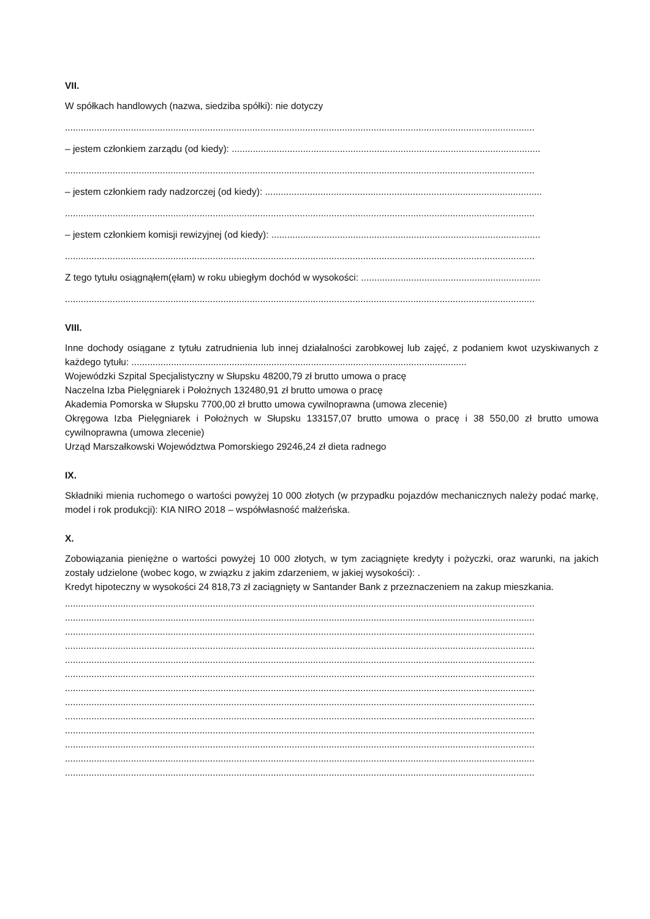VII.
W spółkach handlowych (nazwa, siedziba spółki): nie dotyczy
..................................................................................................................................................................................
– jestem członkiem zarządu (od kiedy): .....................................................................................................................
..................................................................................................................................................................................
– jestem członkiem rady nadzorczej (od kiedy): .........................................................................................................
..................................................................................................................................................................................
– jestem członkiem komisji rewizyjnej (od kiedy): ......................................................................................................
..................................................................................................................................................................................
Z tego tytułu osiągnąłem(ęłam) w roku ubiegłym dochód w wysokości: ....................................................................
..................................................................................................................................................................................
VIII.
Inne dochody osiągane z tytułu zatrudnienia lub innej działalności zarobkowej lub zajęć, z podaniem kwot uzyskiwanych z każdego tytułu: ...............................................................................................................................
Wojewódzki Szpital Specjalistyczny w Słupsku 48200,79 zł brutto umowa o pracę
Naczelna Izba Pielęgniarek i Położnych 132480,91 zł brutto umowa o pracę
Akademia Pomorska w Słupsku 7700,00 zł brutto umowa cywilnoprawna (umowa zlecenie)
Okręgowa Izba Pielęgniarek i Położnych w Słupsku 133157,07 brutto umowa o pracę i 38 550,00 zł brutto umowa cywilnoprawna (umowa zlecenie)
Urząd Marszałkowski Województwa Pomorskiego 29246,24 zł dieta radnego
IX.
Składniki mienia ruchomego o wartości powyżej 10 000 złotych (w przypadku pojazdów mechanicznych należy podać markę, model i rok produkcji): KIA NIRO 2018 – współwłasność małżeńska.
X.
Zobowiązania pieniężne o wartości powyżej 10 000 złotych, w tym zaciągnięte kredyty i pożyczki, oraz warunki, na jakich zostały udzielone (wobec kogo, w związku z jakim zdarzeniem, w jakiej wysokości): .
Kredyt hipoteczny w wysokości 24 818,73 zł zaciągnięty w Santander Bank z przeznaczeniem na zakup mieszkania.
..................................................................................................................................................................................
..................................................................................................................................................................................
..................................................................................................................................................................................
..................................................................................................................................................................................
..................................................................................................................................................................................
..................................................................................................................................................................................
..................................................................................................................................................................................
..................................................................................................................................................................................
..................................................................................................................................................................................
..................................................................................................................................................................................
..................................................................................................................................................................................
..................................................................................................................................................................................
..................................................................................................................................................................................